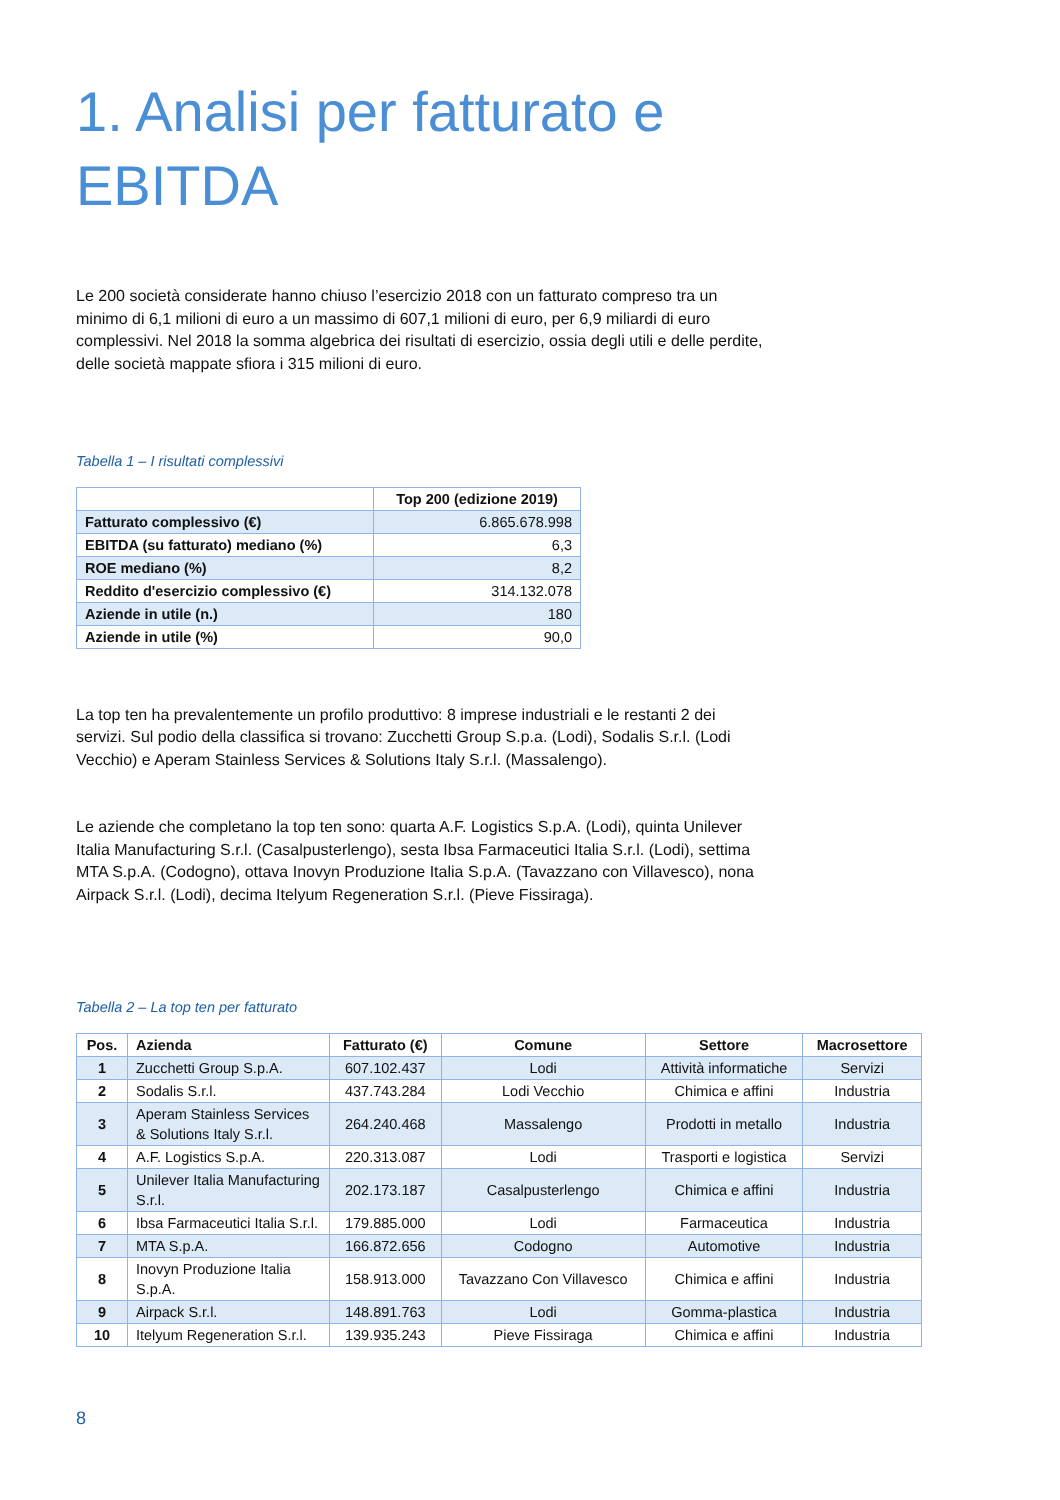1. Analisi per fatturato e
EBITDA
Le 200 società considerate hanno chiuso l’esercizio 2018 con un fatturato compreso tra un minimo di 6,1 milioni di euro a un massimo di 607,1 milioni di euro, per 6,9 miliardi di euro complessivi. Nel 2018 la somma algebrica dei risultati di esercizio, ossia degli utili e delle perdite, delle società mappate sfiora i 315 milioni di euro.
Tabella 1 – I risultati complessivi
| | Top 200 (edizione 2019) |
| --- | --- |
| Fatturato complessivo (€) | 6.865.678.998 |
| EBITDA (su fatturato) mediano (%) | 6,3 |
| ROE mediano (%) | 8,2 |
| Reddito d'esercizio complessivo (€) | 314.132.078 |
| Aziende in utile (n.) | 180 |
| Aziende in utile (%) | 90,0 |
La top ten ha prevalentemente un profilo produttivo: 8 imprese industriali e le restanti 2 dei servizi. Sul podio della classifica si trovano: Zucchetti Group S.p.a. (Lodi), Sodalis S.r.l. (Lodi Vecchio) e Aperam Stainless Services & Solutions Italy S.r.l. (Massalengo).
Le aziende che completano la top ten sono: quarta A.F. Logistics S.p.A. (Lodi), quinta Unilever Italia Manufacturing S.r.l. (Casalpusterlengo), sesta Ibsa Farmaceutici Italia S.r.l. (Lodi), settima MTA S.p.A. (Codogno), ottava Inovyn Produzione Italia S.p.A. (Tavazzano con Villavesco), nona Airpack S.r.l. (Lodi), decima Itelyum Regeneration S.r.l. (Pieve Fissiraga).
Tabella 2 – La top ten per fatturato
| Pos. | Azienda | Fatturato (€) | Comune | Settore | Macrosettore |
| --- | --- | --- | --- | --- | --- |
| 1 | Zucchetti Group S.p.A. | 607.102.437 | Lodi | Attività informatiche | Servizi |
| 2 | Sodalis S.r.l. | 437.743.284 | Lodi Vecchio | Chimica e affini | Industria |
| 3 | Aperam Stainless Services & Solutions Italy S.r.l. | 264.240.468 | Massalengo | Prodotti in metallo | Industria |
| 4 | A.F. Logistics S.p.A. | 220.313.087 | Lodi | Trasporti e logistica | Servizi |
| 5 | Unilever Italia Manufacturing S.r.l. | 202.173.187 | Casalpusterlengo | Chimica e affini | Industria |
| 6 | Ibsa Farmaceutici Italia S.r.l. | 179.885.000 | Lodi | Farmaceutica | Industria |
| 7 | MTA S.p.A. | 166.872.656 | Codogno | Automotive | Industria |
| 8 | Inovyn Produzione Italia S.p.A. | 158.913.000 | Tavazzano Con Villavesco | Chimica e affini | Industria |
| 9 | Airpack S.r.l. | 148.891.763 | Lodi | Gomma-plastica | Industria |
| 10 | Itelyum Regeneration S.r.l. | 139.935.243 | Pieve Fissiraga | Chimica e affini | Industria |
8